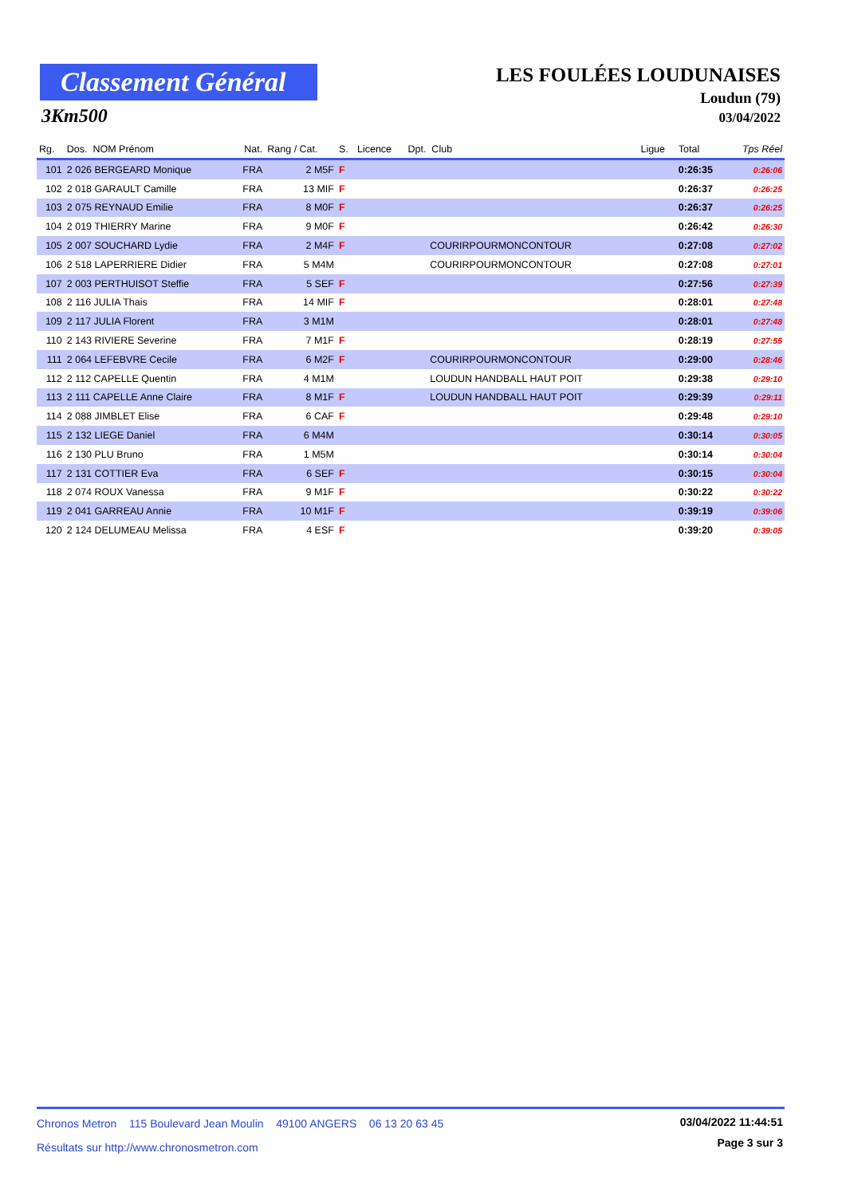Classement Général
3Km500
LES FOULÉES LOUDUNAISES
Loudun (79)
03/04/2022
| Rg. | Dos. NOM Prénom | Nat. | Rang / Cat. | S. | Licence | Dpt. Club | Ligue | Total | Tps Réel |
| --- | --- | --- | --- | --- | --- | --- | --- | --- | --- |
| 101 | 2 026 BERGEARD Monique | FRA | 2 M5F | F | | | | 0:26:35 | 0:26:06 |
| 102 | 2 018 GARAULT Camille | FRA | 13 MIF | F | | | | 0:26:37 | 0:26:25 |
| 103 | 2 075 REYNAUD Emilie | FRA | 8 M0F | F | | | | 0:26:37 | 0:26:25 |
| 104 | 2 019 THIERRY Marine | FRA | 9 M0F | F | | | | 0:26:42 | 0:26:30 |
| 105 | 2 007 SOUCHARD Lydie | FRA | 2 M4F | F | | COURIRPOURMONCONTOUR | | 0:27:08 | 0:27:02 |
| 106 | 2 518 LAPERRIERE Didier | FRA | 5 M4M | | | COURIRPOURMONCONTOUR | | 0:27:08 | 0:27:01 |
| 107 | 2 003 PERTHUISOT Steffie | FRA | 5 SEF | F | | | | 0:27:56 | 0:27:39 |
| 108 | 2 116 JULIA Thais | FRA | 14 MIF | F | | | | 0:28:01 | 0:27:48 |
| 109 | 2 117 JULIA Florent | FRA | 3 M1M | | | | | 0:28:01 | 0:27:48 |
| 110 | 2 143 RIVIERE Severine | FRA | 7 M1F | F | | | | 0:28:19 | 0:27:55 |
| 111 | 2 064 LEFEBVRE Cecile | FRA | 6 M2F | F | | COURIRPOURMONCONTOUR | | 0:29:00 | 0:28:46 |
| 112 | 2 112 CAPELLE Quentin | FRA | 4 M1M | | | LOUDUN HANDBALL HAUT POIT | | 0:29:38 | 0:29:10 |
| 113 | 2 111 CAPELLE Anne Claire | FRA | 8 M1F | F | | LOUDUN HANDBALL HAUT POIT | | 0:29:39 | 0:29:11 |
| 114 | 2 088 JIMBLET Elise | FRA | 6 CAF | F | | | | 0:29:48 | 0:29:10 |
| 115 | 2 132 LIEGE Daniel | FRA | 6 M4M | | | | | 0:30:14 | 0:30:05 |
| 116 | 2 130 PLU Bruno | FRA | 1 M5M | | | | | 0:30:14 | 0:30:04 |
| 117 | 2 131 COTTIER Eva | FRA | 6 SEF | F | | | | 0:30:15 | 0:30:04 |
| 118 | 2 074 ROUX Vanessa | FRA | 9 M1F | F | | | | 0:30:22 | 0:30:22 |
| 119 | 2 041 GARREAU Annie | FRA | 10 M1F | F | | | | 0:39:19 | 0:39:06 |
| 120 | 2 124 DELUMEAU Melissa | FRA | 4 ESF | F | | | | 0:39:20 | 0:39:05 |
03/04/2022 11:44:51
Chronos Metron 115 Boulevard Jean Moulin 49100 ANGERS 06 13 20 63 45
Page 3 sur 3
Résultats sur http://www.chronosmetron.com